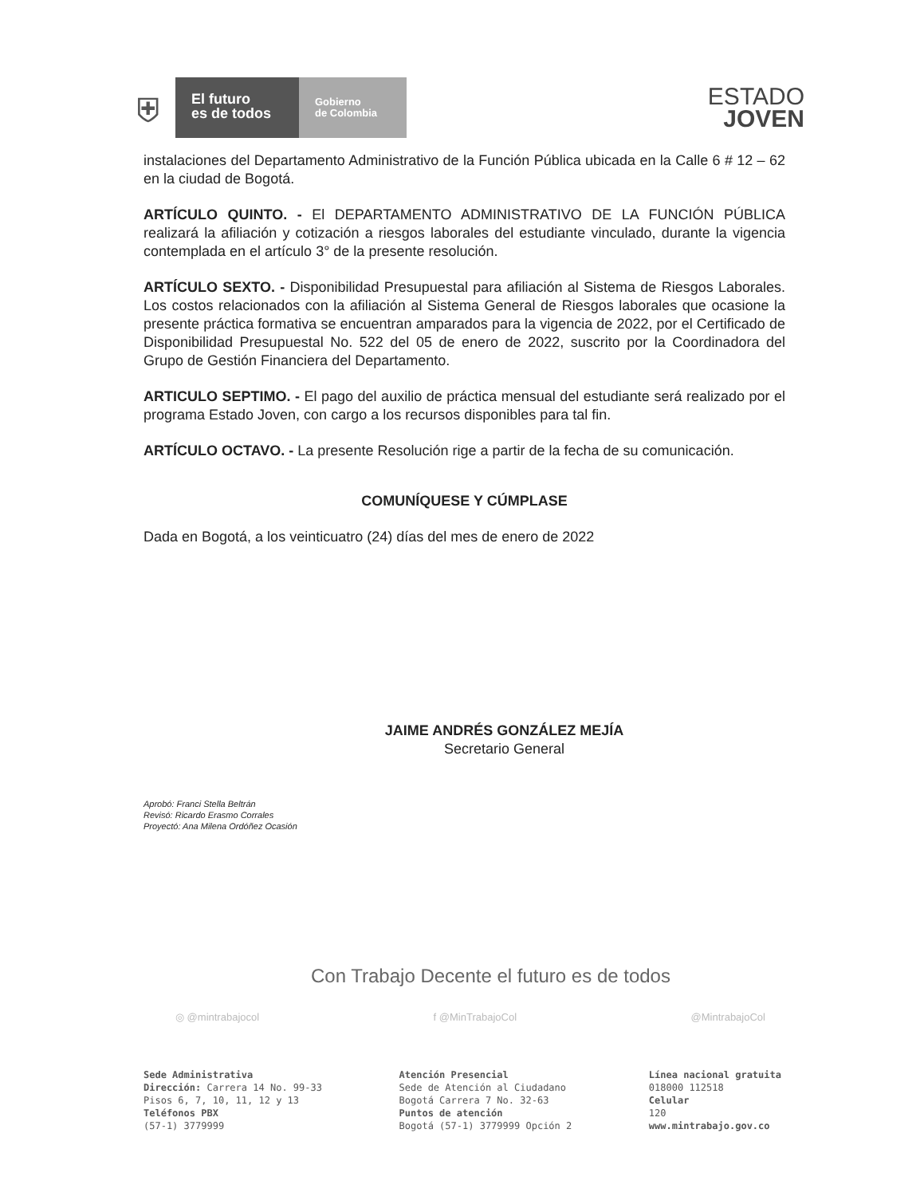⛨
El futuro
es de todos
Gobierno
de Colombia
ESTADO
JOVEN
instalaciones del Departamento Administrativo de la Función Pública ubicada en la Calle 6 # 12 – 62 en la ciudad de Bogotá.
ARTÍCULO QUINTO. - El DEPARTAMENTO ADMINISTRATIVO DE LA FUNCIÓN PÚBLICA realizará la afiliación y cotización a riesgos laborales del estudiante vinculado, durante la vigencia contemplada en el artículo 3° de la presente resolución.
ARTÍCULO SEXTO. - Disponibilidad Presupuestal para afiliación al Sistema de Riesgos Laborales. Los costos relacionados con la afiliación al Sistema General de Riesgos laborales que ocasione la presente práctica formativa se encuentran amparados para la vigencia de 2022, por el Certificado de Disponibilidad Presupuestal No. 522 del 05 de enero de 2022, suscrito por la Coordinadora del Grupo de Gestión Financiera del Departamento.
ARTICULO SEPTIMO. - El pago del auxilio de práctica mensual del estudiante será realizado por el programa Estado Joven, con cargo a los recursos disponibles para tal fin.
ARTÍCULO OCTAVO. - La presente Resolución rige a partir de la fecha de su comunicación.
COMUNÍQUESE Y CÚMPLASE
Dada en Bogotá, a los veinticuatro (24) días del mes de enero de 2022
JAIME ANDRÉS GONZÁLEZ MEJÍA
Secretario General
Aprobó: Franci Stella Beltrán
Revisó: Ricardo Erasmo Corrales
Proyectó: Ana Milena Ordóñez Ocasión
Con Trabajo Decente el futuro es de todos
◎ @mintrabajocol f @MinTrabajoCol @MintrabajoCol
Sede Administrativa
Dirección: Carrera 14 No. 99-33
Pisos 6, 7, 10, 11, 12 y 13
Teléfonos PBX
(57-1) 3779999
Atención Presencial
Sede de Atención al Ciudadano
Bogotá Carrera 7 No. 32-63
Puntos de atención
Bogotá (57-1) 3779999 Opción 2
Línea nacional gratuita
018000 112518
Celular
120
www.mintrabajo.gov.co